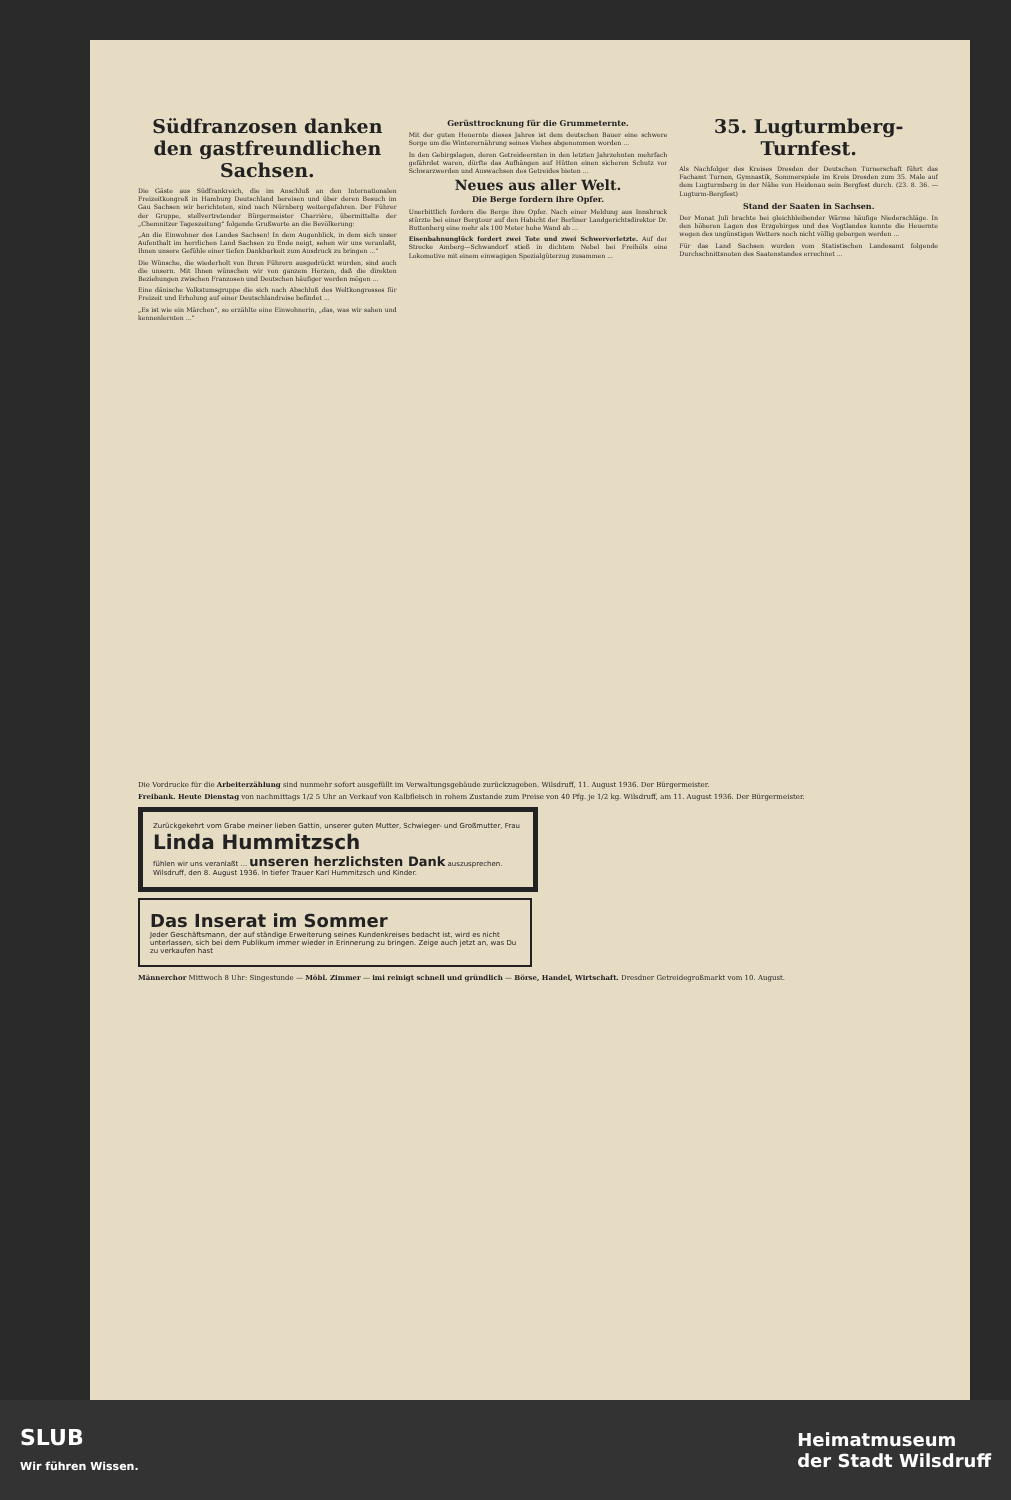Südfranzosen danken den gastfreundlichen Sachsen.
Die Gäste aus Südfrankreich, die im Anschluß an den Internationalen Freizeitkongreß in Hamburg Deutschland bereisen und über deren Besuch im Gau Sachsen wir berichteten, sind nach Nürnberg weitergefahren. Der Führer der Gruppe, stellvertretender Bürgermeister Charrière, übermittelte der „Chemnitzer Tageszeitung“ folgende Grußworte an die Bevölkerung:
„An die Einwohner des Landes Sachsen! In dem Augenblick, in dem sich unser Aufenthalt im herrlichen Land Sachsen zu Ende neigt, sehen wir uns veranlaßt, Ihnen unsere Gefühle einer tiefen Dankbarkeit zum Ausdruck zu bringen ...“
Die Wünsche, die wiederholt von Ihren Führern ausgedrückt wurden, sind auch die unsern. Mit Ihnen wünschen wir von ganzem Herzen, daß die direkten Beziehungen zwischen Franzosen und Deutschen häufiger werden mögen ...
Eine dänische Volkstumsgruppe die sich nach Abschluß des Weltkongresses für Freizeit und Erholung auf einer Deutschlandreise befindet ...
„Es ist wie ein Märchen“, so erzählte eine Einwohnerin, „das, was wir sahen und kennenlernten ...“
Gerüsttrocknung für die Grummeternte.
Mit der guten Heuernte dieses Jahres ist dem deutschen Bauer eine schwere Sorge um die Winterernährung seines Viehes abgenommen worden ...
In den Gebirgslagen, deren Getreideernten in den letzten Jahrzehnten mehrfach gefährdet waren, dürfte das Aufhängen auf Hütten einen sicheren Schutz vor Schwarzwerden und Auswachsen des Getreides bieten ...
Neues aus aller Welt.
Die Berge fordern ihre Opfer.
Unerbittlich fordern die Berge ihre Opfer. Nach einer Meldung aus Innsbruck stürzte bei einer Bergtour auf den Habicht der Berliner Landgerichtsdirektor Dr. Buttenberg eine mehr als 100 Meter hohe Wand ab ...
Eisenbahnunglück fordert zwei Tote und zwei Schwerverletzte. Auf der Strecke Amberg—Schwandorf stieß in dichtem Nebel bei Freihöls eine Lokomotive mit einem einwagigen Spezialgüterzug zusammen ...
35. Lugturmberg-Turnfest.
Als Nachfolger des Kreises Dresden der Deutschen Turnerschaft führt das Fachamt Turnen, Gymnastik, Sommerspiele im Kreis Dresden zum 35. Male auf dem Lugturmberg in der Nähe von Heidenau sein Bergfest durch. (23. 8. 36. — Lugturm-Bergfest)
Stand der Saaten in Sachsen.
Der Monat Juli brachte bei gleichbleibender Wärme häufige Niederschläge. In den höheren Lagen des Erzgebirges und des Vogtlandes konnte die Heuernte wegen des ungünstigen Wetters noch nicht völlig geborgen werden ...
Für das Land Sachsen wurden vom Statistischen Landesamt folgende Durchschnittsnoten des Saatenstandes errechnet ...
Die Vordrucke für die Arbeiterzählung sind nunmehr sofort ausgefüllt im Verwaltungsgebäude zurückzugeben. Wilsdruff, 11. August 1936. Der Bürgermeister.
Freibank. Heute Dienstag von nachmittags 1/2 5 Uhr an Verkauf von Kalbfleisch in rohem Zustande zum Preise von 40 Pfg. je 1/2 kg. Wilsdruff, am 11. August 1936. Der Bürgermeister.
Zurückgekehrt vom Grabe meiner lieben Gattin, unserer guten Mutter, Schwieger- und Großmutter, Frau
Linda Hummitzsch
fühlen wir uns veranlaßt ... unseren herzlichsten Dank auszusprechen. Wilsdruff, den 8. August 1936. In tiefer Trauer Karl Hummitzsch und Kinder.
Das Inserat im Sommer
Jeder Geschäftsmann, der auf ständige Erweiterung seines Kundenkreises bedacht ist, wird es nicht unterlassen, sich bei dem Publikum immer wieder in Erinnerung zu bringen. Zeige auch jetzt an, was Du zu verkaufen hast
Männerchor Mittwoch 8 Uhr: Singestunde — Möbl. Zimmer — imi reinigt schnell und gründlich — Börse, Handel, Wirtschaft. Dresdner Getreidegroßmarkt vom 10. August.
SLUB
Wir führen Wissen. Heimatmuseum
der Stadt Wilsdruff